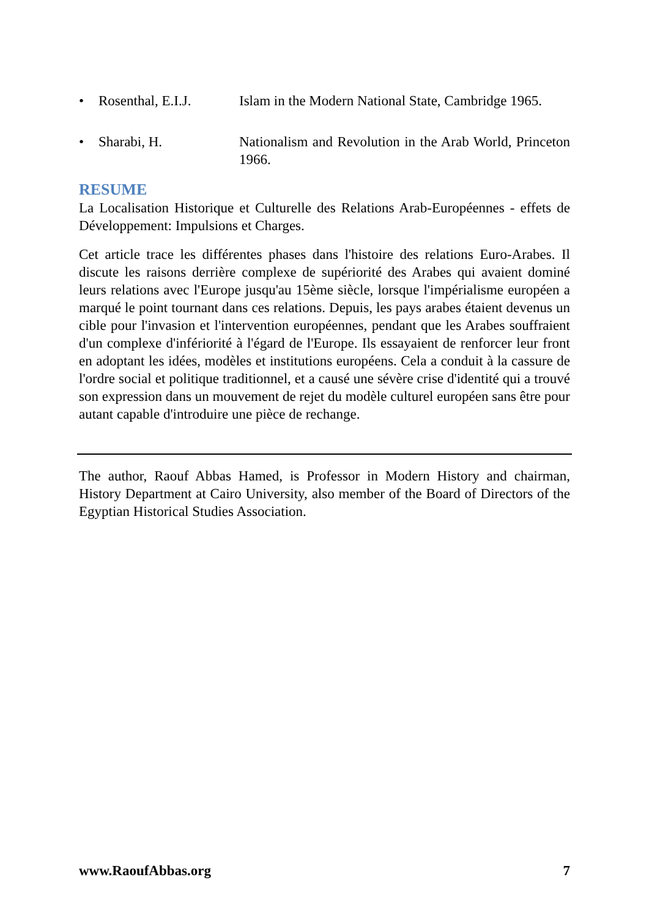• Rosenthal, E.I.J. Islam in the Modern National State, Cambridge 1965.
• Sharabi, H. Nationalism and Revolution in the Arab World, Princeton 1966.
RESUME
La Localisation Historique et Culturelle des Relations Arab-Européennes - effets de Développement: Impulsions et Charges.
Cet article trace les différentes phases dans l'histoire des relations Euro-Arabes. Il discute les raisons derrière complexe de supériorité des Arabes qui avaient dominé leurs relations avec l'Europe jusqu'au 15ème siècle, lorsque l'impérialisme européen a marqué le point tournant dans ces relations. Depuis, les pays arabes étaient devenus un cible pour l'invasion et l'intervention européennes, pendant que les Arabes souffraient d'un complexe d'infériorité à l'égard de l'Europe. Ils essayaient de renforcer leur front en adoptant les idées, modèles et institutions européens. Cela a conduit à la cassure de l'ordre social et politique traditionnel, et a causé une sévère crise d'identité qui a trouvé son expression dans un mouvement de rejet du modèle culturel européen sans être pour autant capable d'introduire une pièce de rechange.
The author, Raouf Abbas Hamed, is Professor in Modern History and chairman, History Department at Cairo University, also member of the Board of Directors of the Egyptian Historical Studies Association.
www.RaoufAbbas.org 7